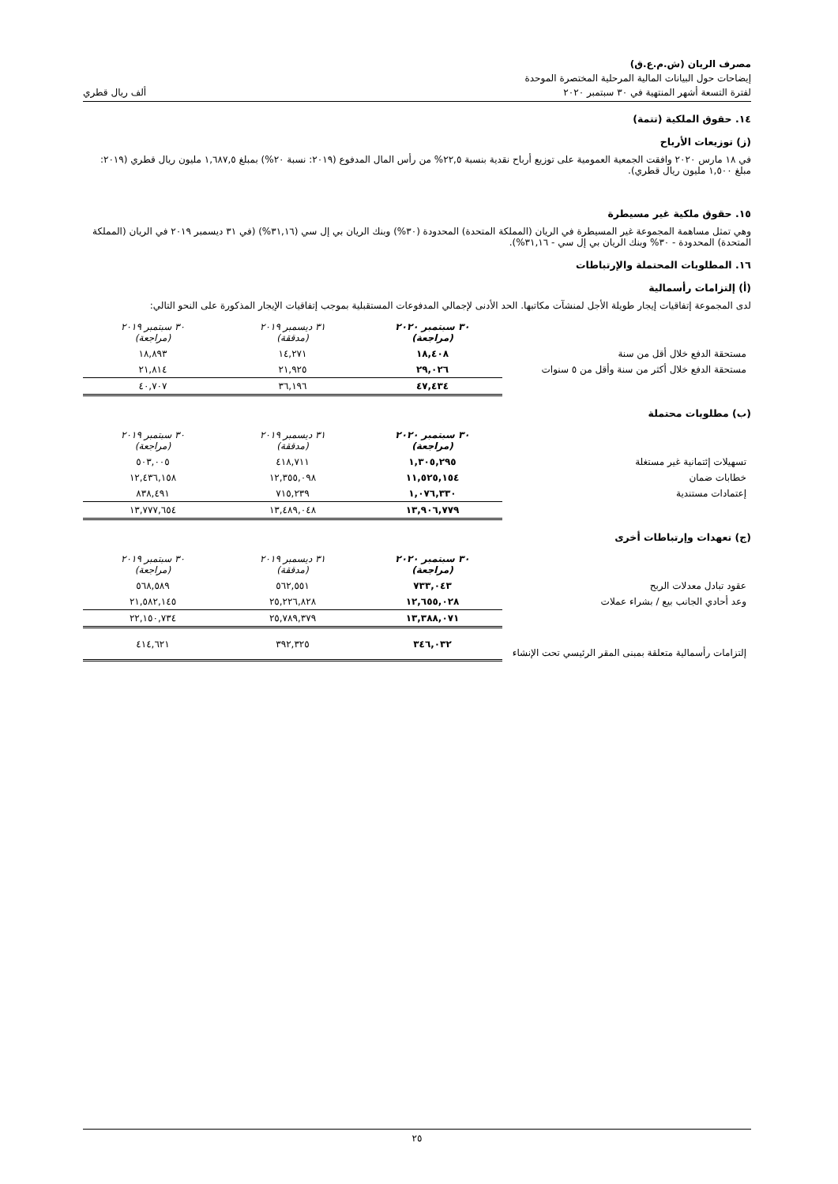مصرف الريان (ش.م.ع.ق)
إيضاحات حول البيانات المالية المرحلية المختصرة الموحدة
لفترة التسعة أشهر المنتهية في ٣٠ سبتمبر ٢٠٢٠ ألف ريال قطري
١٤. حقوق الملكية (تتمة)
(ز) توزيعات الأرباح
في ١٨ مارس ٢٠٢٠ وافقت الجمعية العمومية على توزيع أرباح نقدية بنسبة ٢٢,٥% من رأس المال المدفوع (٢٠١٩: نسبة ٢٠%) بمبلغ ١,٦٨٧,٥ مليون ريال قطري (٢٠١٩: مبلغ ١,٥٠٠ مليون ريال قطري).
١٥. حقوق ملكية غير مسيطرة
وهي تمثل مساهمة المجموعة غير المسيطرة في الريان (المملكة المتحدة) المحدودة (٣٠%) وبنك الريان بي إل سي (٣١,١٦%) (في ٣١ ديسمبر ٢٠١٩ في الريان (المملكة المتحدة) المحدودة - ٣٠% وبنك الريان بي إل سي - ٣١,١٦%).
١٦. المطلوبات المحتملة والإرتباطات
(أ) إلتزامات رأسمالية
لدى المجموعة إتفاقيات إيجار طويلة الأجل لمنشآت مكاتبها. الحد الأدنى لإجمالي المدفوعات المستقبلية بموجب إتفاقيات الإيجار المذكورة على النحو التالي:
| | ٣٠ سبتمبر ٢٠٢٠ (مراجعة) | ٣١ ديسمبر ٢٠١٩ (مدققة) | ٣٠ سبتمبر ٢٠١٩ (مراجعة) |
| مستحقة الدفع خلال أقل من سنة | ١٨,٤٠٨ | ١٤,٢٧١ | ١٨,٨٩٣ |
| مستحقة الدفع خلال أكثر من سنة وأقل من ٥ سنوات | ٢٩,٠٢٦ | ٢١,٩٢٥ | ٢١,٨١٤ |
| | ٤٧,٤٣٤ | ٣٦,١٩٦ | ٤٠,٧٠٧ |
(ب) مطلوبات محتملة
| | ٣٠ سبتمبر ٢٠٢٠ (مراجعة) | ٣١ ديسمبر ٢٠١٩ (مدققة) | ٣٠ سبتمبر ٢٠١٩ (مراجعة) |
| تسهيلات إئتمانية غير مستغلة | ١,٣٠٥,٢٩٥ | ٤١٨,٧١١ | ٥٠٣,٠٠٥ |
| خطابات ضمان | ١١,٥٢٥,١٥٤ | ١٢,٣٥٥,٠٩٨ | ١٢,٤٣٦,١٥٨ |
| إعتمادات مستندية | ١,٠٧٦,٣٣٠ | ٧١٥,٢٣٩ | ٨٣٨,٤٩١ |
| | ١٣,٩٠٦,٧٧٩ | ١٣,٤٨٩,٠٤٨ | ١٣,٧٧٧,٦٥٤ |
(ج) تعهدات وإرتباطات أخرى
| | ٣٠ سبتمبر ٢٠٢٠ (مراجعة) | ٣١ ديسمبر ٢٠١٩ (مدققة) | ٣٠ سبتمبر ٢٠١٩ (مراجعة) |
| عقود تبادل معدلات الربح | ٧٣٣,٠٤٣ | ٥٦٢,٥٥١ | ٥٦٨,٥٨٩ |
| وعد أحادي الجانب بيع / بشراء عملات | ١٢,٦٥٥,٠٢٨ | ٢٥,٢٢٦,٨٢٨ | ٢١,٥٨٢,١٤٥ |
| | ١٣,٣٨٨,٠٧١ | ٢٥,٧٨٩,٣٧٩ | ٢٢,١٥٠,٧٣٤ |
| إلتزامات رأسمالية متعلقة بمبنى المقر الرئيسي تحت الإنشاء | ٣٤٦,٠٣٢ | ٣٩٢,٣٢٥ | ٤١٤,٦٢١ |
٢٥